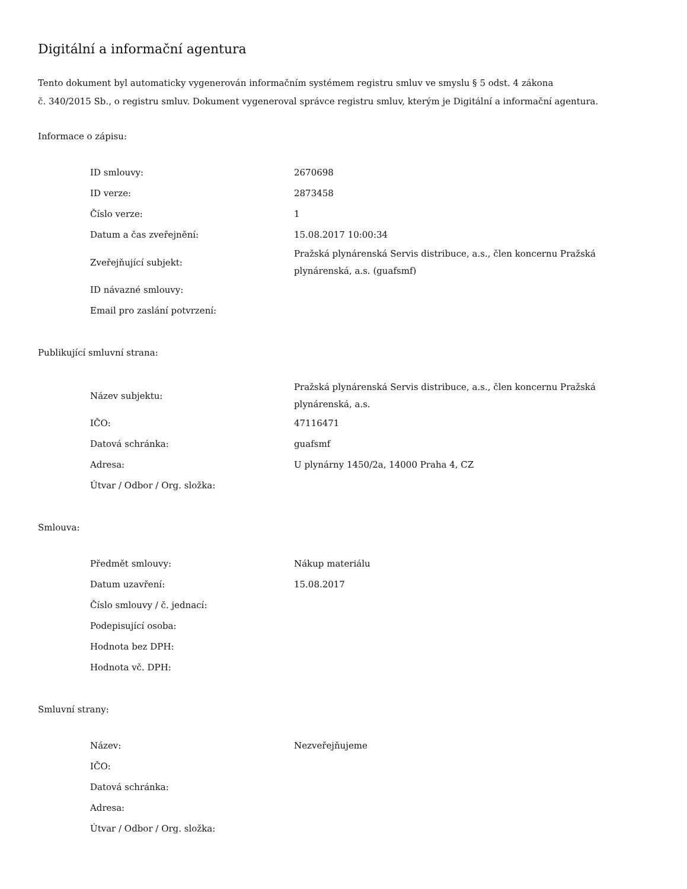Digitální a informační agentura
Tento dokument byl automaticky vygenerován informačním systémem registru smluv ve smyslu § 5 odst. 4 zákona
č. 340/2015 Sb., o registru smluv. Dokument vygeneroval správce registru smluv, kterým je Digitální a informační agentura.
Informace o zápisu:
| ID smlouvy: | 2670698 |
| ID verze: | 2873458 |
| Číslo verze: | 1 |
| Datum a čas zveřejnění: | 15.08.2017 10:00:34 |
| Zveřejňující subjekt: | Pražská plynárenská Servis distribuce, a.s., člen koncernu Pražská plynárenská, a.s. (guafsmf) |
| ID návazné smlouvy: | |
| Email pro zaslání potvrzení: | |
Publikující smluvní strana:
| Název subjektu: | Pražská plynárenská Servis distribuce, a.s., člen koncernu Pražská plynárenská, a.s. |
| IČO: | 47116471 |
| Datová schránka: | guafsmf |
| Adresa: | U plynárny 1450/2a, 14000 Praha 4, CZ |
| Útvar / Odbor / Org. složka: | |
Smlouva:
| Předmět smlouvy: | Nákup materiálu |
| Datum uzavření: | 15.08.2017 |
| Číslo smlouvy / č. jednací: | |
| Podepisující osoba: | |
| Hodnota bez DPH: | |
| Hodnota vč. DPH: | |
Smluvní strany:
| Název: | Nezveřejňujeme |
| IČO: | |
| Datová schránka: | |
| Adresa: | |
| Útvar / Odbor / Org. složka: | |